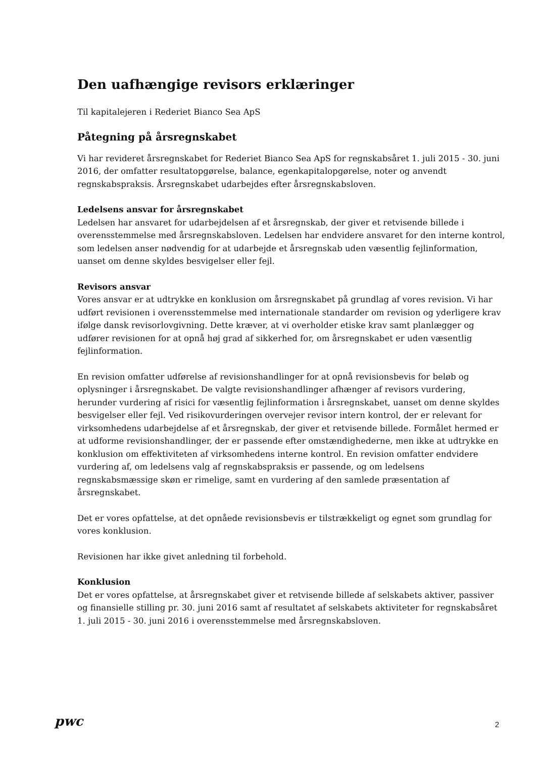Den uafhængige revisors erklæringer
Til kapitalejeren i Rederiet Bianco Sea ApS
Påtegning på årsregnskabet
Vi har revideret årsregnskabet for Rederiet Bianco Sea ApS for regnskabsåret 1. juli 2015 - 30. juni 2016, der omfatter resultatopgørelse, balance, egenkapitalopgørelse, noter og anvendt regnskabspraksis. Årsregnskabet udarbejdes efter årsregnskabsloven.
Ledelsens ansvar for årsregnskabet
Ledelsen har ansvaret for udarbejdelsen af et årsregnskab, der giver et retvisende billede i overensstemmelse med årsregnskabsloven. Ledelsen har endvidere ansvaret for den interne kontrol, som ledelsen anser nødvendig for at udarbejde et årsregnskab uden væsentlig fejlinformation, uanset om denne skyldes besvigelser eller fejl.
Revisors ansvar
Vores ansvar er at udtrykke en konklusion om årsregnskabet på grundlag af vores revision. Vi har udført revisionen i overensstemmelse med internationale standarder om revision og yderligere krav ifølge dansk revisorlovgivning. Dette kræver, at vi overholder etiske krav samt planlægger og udfører revisionen for at opnå høj grad af sikkerhed for, om årsregnskabet er uden væsentlig fejlinformation.
En revision omfatter udførelse af revisionshandlinger for at opnå revisionsbevis for beløb og oplysninger i årsregnskabet. De valgte revisionshandlinger afhænger af revisors vurdering, herunder vurdering af risici for væsentlig fejlinformation i årsregnskabet, uanset om denne skyldes besvigelser eller fejl. Ved risikovurderingen overvejer revisor intern kontrol, der er relevant for virksomhedens udarbejdelse af et årsregnskab, der giver et retvisende billede. Formålet hermed er at udforme revisionshandlinger, der er passende efter omstændighederne, men ikke at udtrykke en konklusion om effektiviteten af virksomhedens interne kontrol. En revision omfatter endvidere vurdering af, om ledelsens valg af regnskabspraksis er passende, og om ledelsens regnskabsmæssige skøn er rimelige, samt en vurdering af den samlede præsentation af årsregnskabet.
Det er vores opfattelse, at det opnåede revisionsbevis er tilstrækkeligt og egnet som grundlag for vores konklusion.
Revisionen har ikke givet anledning til forbehold.
Konklusion
Det er vores opfattelse, at årsregnskabet giver et retvisende billede af selskabets aktiver, passiver og finansielle stilling pr. 30. juni 2016 samt af resultatet af selskabets aktiviteter for regnskabsåret 1. juli 2015 - 30. juni 2016 i overensstemmelse med årsregnskabsloven.
pwc 2